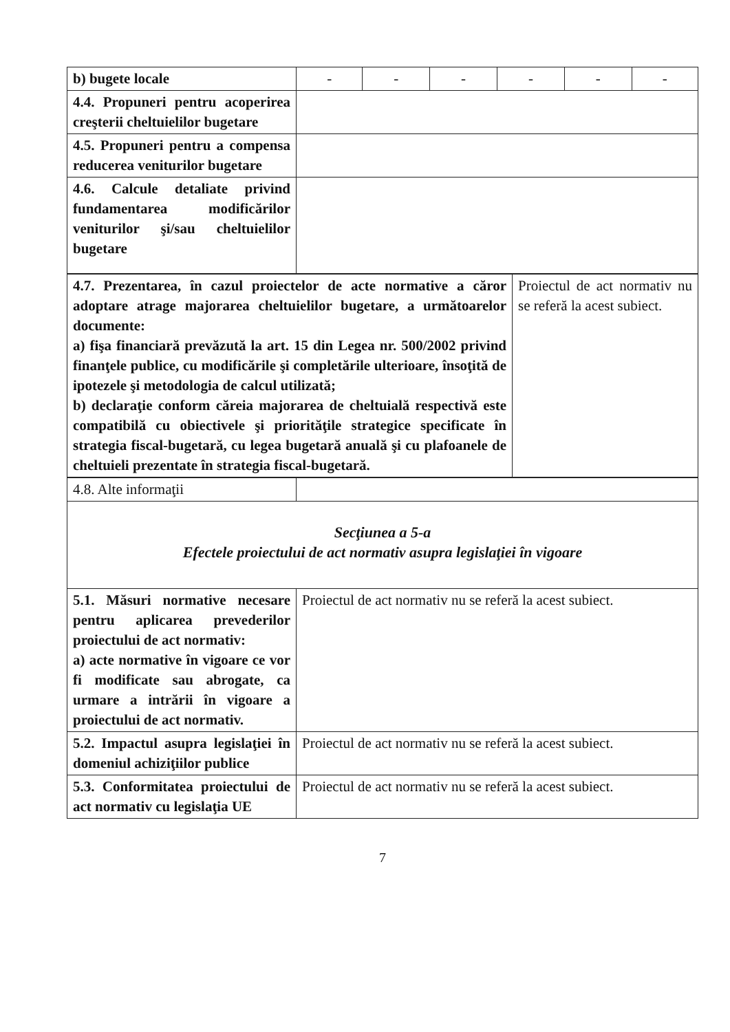| b) bugete locale | / - / - / - / - / - / - / |
| 4.4. Propuneri pentru acoperirea creşterii cheltuielilor bugetare | |
| 4.5. Propuneri pentru a compensa reducerea veniturilor bugetare | |
| 4.6. Calcule detaliate privind fundamentarea modificărilor veniturilor şi/sau cheltuielilor bugetare | |
| 4.7. Prezentarea, în cazul proiectelor de acte normative a căror adoptare atrage majorarea cheltuielilor bugetare, a următoarelor documente: a) fişa financiară prevăzută la art. 15 din Legea nr. 500/2002 privind finanţele publice, cu modificările şi completările ulterioare, însoţită de ipotezele şi metodologia de calcul utilizată; b) declaraţie conform căreia majorarea de cheltuială respectivă este compatibilă cu obiectivele şi priorităţile strategice specificate în strategia fiscal-bugetară, cu legea bugetară anuală şi cu plafoanele de cheltuieli prezentate în strategia fiscal-bugetară. | Proiectul de act normativ nu se referă la acest subiect. |
| 4.8. Alte informaţii | |
| Secţiunea a 5-a Efectele proiectului de act normativ asupra legislaţiei în vigoare | |
| 5.1. Măsuri normative necesare pentru aplicarea prevederilor proiectului de act normativ: a) acte normative în vigoare ce vor fi modificate sau abrogate, ca urmare a intrării în vigoare a proiectului de act normativ. | Proiectul de act normativ nu se referă la acest subiect. |
| 5.2. Impactul asupra legislaţiei în domeniul achiziţiilor publice | Proiectul de act normativ nu se referă la acest subiect. |
| 5.3. Conformitatea proiectului de act normativ cu legislaţia UE | Proiectul de act normativ nu se referă la acest subiect. |
7